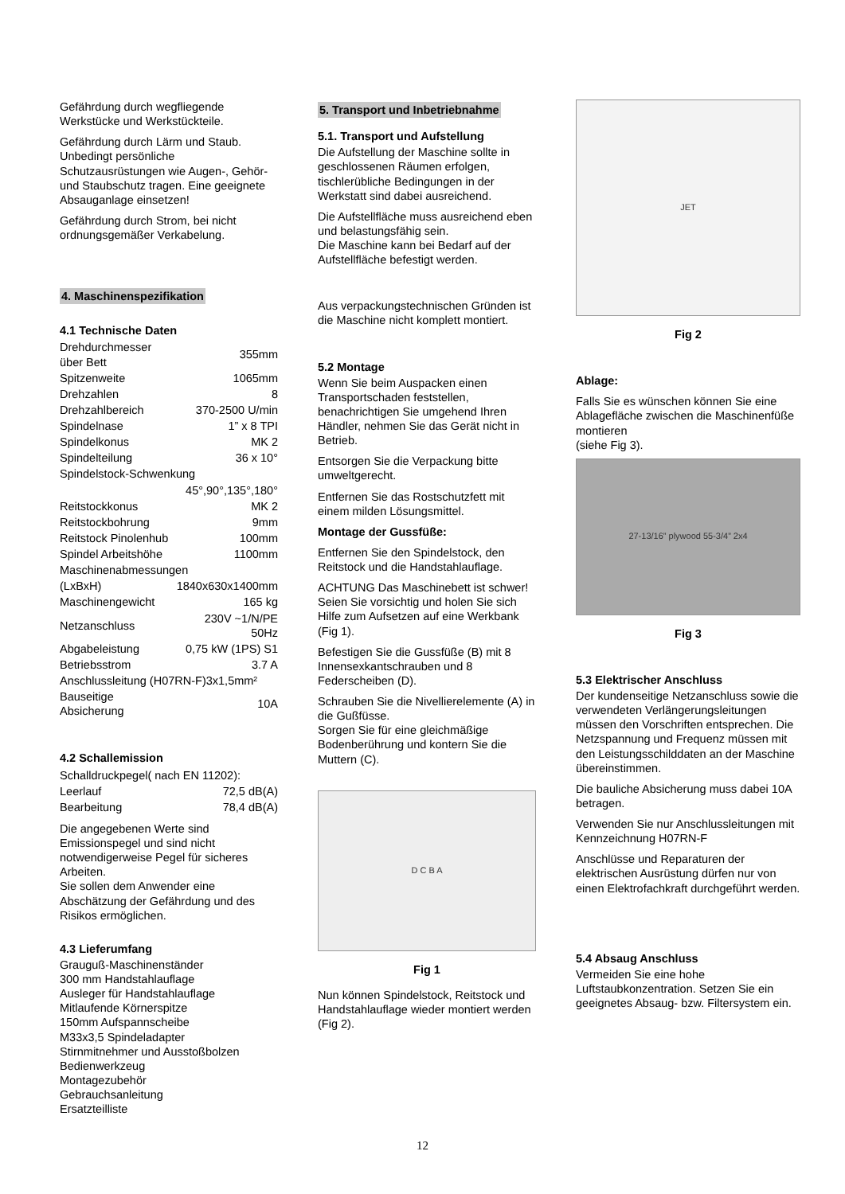Gefährdung durch wegfliegende Werkstücke und Werkstückteile.
Gefährdung durch Lärm und Staub. Unbedingt persönliche Schutzausrüstungen wie Augen-, Gehör- und Staubschutz tragen. Eine geeignete Absauganlage einsetzen!
Gefährdung durch Strom, bei nicht ordnungsgemäßer Verkabelung.
4. Maschinenspezifikation
4.1 Technische Daten
| Drehdurchmesser über Bett | 355mm |
| Spitzenweite | 1065mm |
| Drehzahlen | 8 |
| Drehzahlbereich | 370-2500 U/min |
| Spindelnase | 1” x 8 TPI |
| Spindelkonus | MK 2 |
| Spindelteilung | 36 x 10° |
| Spindelstock-Schwenkung | |
| | 45°,90°,135°,180° |
| Reitstockkonus | MK 2 |
| Reitstockbohrung | 9mm |
| Reitstock Pinolenhub | 100mm |
| Spindel Arbeitshöhe | 1100mm |
| Maschinenabmessungen | |
| (LxBxH) | 1840x630x1400mm |
| Maschinengewicht | 165 kg |
| Netzanschluss | 230V ~1/N/PE 50Hz |
| Abgabeleistung | 0,75 kW (1PS) S1 |
| Betriebsstrom | 3.7 A |
| Anschlussleitung (H07RN-F)3x1,5mm² | |
| Bauseitige Absicherung | 10A |
4.2 Schallemission
| Schalldruckpegel( nach EN 11202): | |
| Leerlauf | 72,5 dB(A) |
| Bearbeitung | 78,4 dB(A) |
Die angegebenen Werte sind Emissionspegel und sind nicht notwendigerweise Pegel für sicheres Arbeiten.
Sie sollen dem Anwender eine Abschätzung der Gefährdung und des Risikos ermöglichen.
4.3 Lieferumfang
Grauguß-Maschinenständer
300 mm Handstahlauflage
Ausleger für Handstahlauflage
Mitlaufende Körnerspitze
150mm Aufspannscheibe
M33x3,5 Spindeladapter
Stirnmitnehmer und Ausstoßbolzen
Bedienwerkzeug
Montagezubehör
Gebrauchsanleitung
Ersatzteilliste
5. Transport und Inbetriebnahme
5.1. Transport und Aufstellung
Die Aufstellung der Maschine sollte in geschlossenen Räumen erfolgen, tischlerübliche Bedingungen in der Werkstatt sind dabei ausreichend.
Die Aufstellfläche muss ausreichend eben und belastungsfähig sein.
Die Maschine kann bei Bedarf auf der Aufstellfläche befestigt werden.
Aus verpackungstechnischen Gründen ist die Maschine nicht komplett montiert.
5.2 Montage
Wenn Sie beim Auspacken einen Transportschaden feststellen, benachrichtigen Sie umgehend Ihren Händler, nehmen Sie das Gerät nicht in Betrieb.
Entsorgen Sie die Verpackung bitte umweltgerecht.
Entfernen Sie das Rostschutzfett mit einem milden Lösungsmittel.
Montage der Gussfüße:
Entfernen Sie den Spindelstock, den Reitstock und die Handstahlauflage.
ACHTUNG Das Maschinebett ist schwer! Seien Sie vorsichtig und holen Sie sich Hilfe zum Aufsetzen auf eine Werkbank (Fig 1).
Befestigen Sie die Gussfüße (B) mit 8 Innensexkantschrauben und 8 Federscheiben (D).
Schrauben Sie die Nivellierelemente (A) in die Gußfüsse.
Sorgen Sie für eine gleichmäßige Bodenberührung und kontern Sie die Muttern (C).
D C B A
Fig 1
Nun können Spindelstock, Reitstock und Handstahlauflage wieder montiert werden (Fig 2).
JET
Fig 2
Ablage:
Falls Sie es wünschen können Sie eine Ablagefläche zwischen die Maschinenfüße montieren
(siehe Fig 3).
27-13/16” plywood 55-3/4” 2x4
Fig 3
5.3 Elektrischer Anschluss
Der kundenseitige Netzanschluss sowie die verwendeten Verlängerungsleitungen müssen den Vorschriften entsprechen. Die Netzspannung und Frequenz müssen mit den Leistungsschilddaten an der Maschine übereinstimmen.
Die bauliche Absicherung muss dabei 10A betragen.
Verwenden Sie nur Anschlussleitungen mit Kennzeichnung H07RN-F
Anschlüsse und Reparaturen der elektrischen Ausrüstung dürfen nur von einen Elektrofachkraft durchgeführt werden.
5.4 Absaug Anschluss
Vermeiden Sie eine hohe Luftstaubkonzentration. Setzen Sie ein geeignetes Absaug- bzw. Filtersystem ein.
12